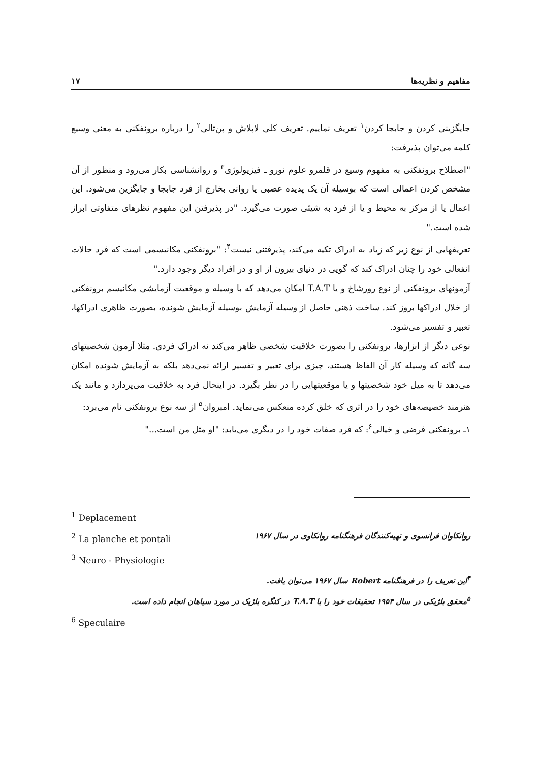مفاهیم و نظریه‌ها ۱۷
جایگزینی کردن و جابجا کردن<sup>۱</sup> تعریف نماییم. تعریف کلی لاپلاش و پن‌تالی<sup>۲</sup> را درباره برونفکنی به معنی وسیع کلمه می‌توان پذیرفت:
"اصطلاح برونفکنی به مفهوم وسیع در قلمرو علوم نورو ـ فیزیولوژی<sup>۳</sup> و روانشناسی بکار می‌رود و منظور از آن مشخص کردن اعمالی است که بوسیله آن یک پدیده عصبی یا روانی بخارج از فرد جابجا و جایگزین می‌شود. این اعمال یا از مرکز به محیط و یا از فرد به شیئی صورت می‌گیرد. "در پذیرفتن این مفهوم نظرهای متفاوتی ابراز شده است."
تعریفهایی از نوع زیر که زیاد به ادراک تکیه می‌کند، پذیرفتنی نیست<sup>۴</sup>: "برونفکنی مکانیسمی است که فرد حالات انفعالی خود را چنان ادراک کند که گویی در دنیای بیرون از او و در افراد دیگر وجود دارد."
آزمونهای برونفکنی از نوع رورشاخ و یا T.A.T امکان می‌دهد که با وسیله و موقعیت آزمایشی مکانیسم برونفکنی از خلال ادراکها بروز کند. ساخت ذهنی حاصل از وسیله آزمایش بوسیله آزمایش شونده، بصورت ظاهری ادراکها، تعبیر و تفسیر می‌شود.
نوعی دیگر از ابزارها، برونفکنی را بصورت خلاقیت شخصی ظاهر می‌کند نه ادراک فردی. مثلا آزمون شخصیتهای سه گانه که وسیله کار آن الفاظ هستند، چیزی برای تعبیر و تفسیر ارائه نمی‌دهد بلکه به آزمایش شونده امکان می‌دهد تا به میل خود شخصیتها و یا موقعیتهایی را در نظر بگیرد. در اینحال فرد به خلاقیت می‌پردازد و مانند یک هنرمند خصیصه‌های خود را در اثری که خلق کرده منعکس می‌نماید. امبروان<sup>۵</sup> از سه نوع برونفکنی نام می‌برد:
۱ـ برونفکنی فرضی و خیالی<sup>۶</sup>: که فرد صفات خود را در دیگری می‌یابد: "او مثل من است..."
<sup>1</sup> Deplacement
<sup>2</sup> La planche et pontali روانکاوان فرانسوی و تهیه‌کنندگان فرهنگنامه روانکاوی در سال ۱۹۶۷
<sup>3</sup> Neuro - Physiologie
<sup>۴</sup> این تعریف را در فرهنگنامه Robert سال ۱۹۶۷ می‌توان یافت.
<sup>۵</sup> محقق بلژیکی در سال ۱۹۵۴ تحقیقات خود را با T.A.T در کنگره بلژیک در مورد سیاهان انجام داده است.
<sup>6</sup> Speculaire